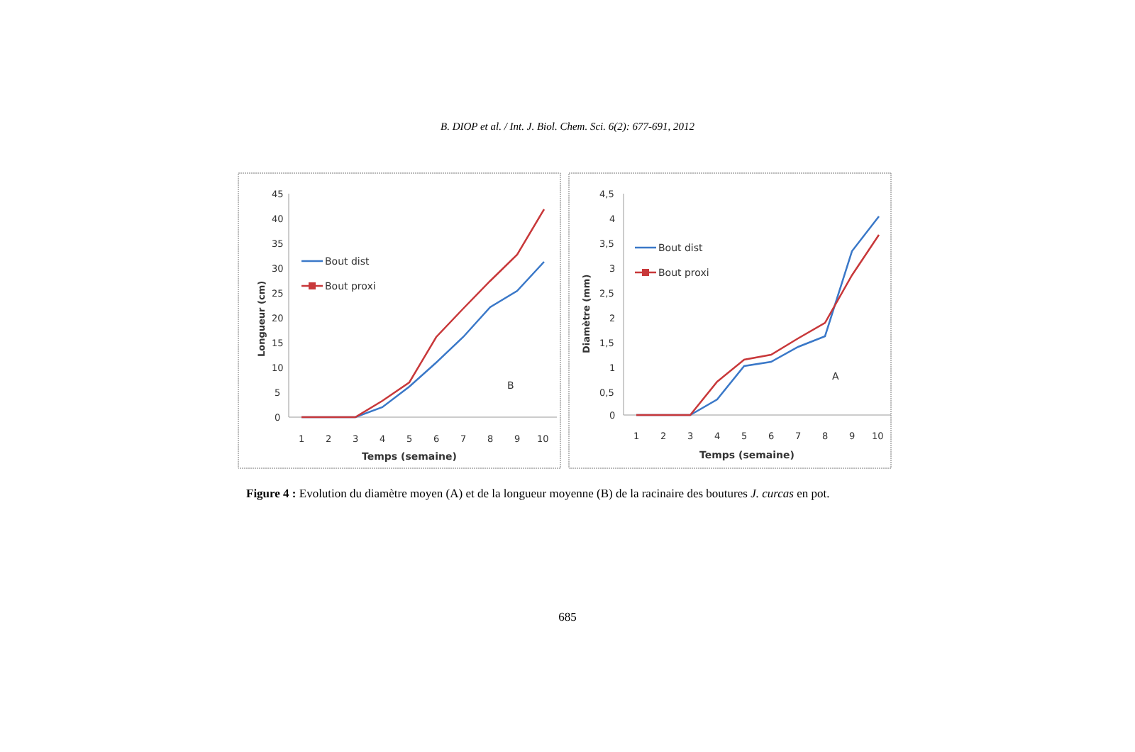B. DIOP et al. / Int. J. Biol. Chem. Sci. 6(2): 677-691, 2012
45
40
35
30
25
20
15
10
5
0
1
2
3
4
5
6
7
8
9
10
Temps (semaine)
Longueur (cm)
Bout dist
Bout proxi
B
4,5
4
3,5
3
2,5
2
1,5
1
0,5
0
1
2
3
4
5
6
7
8
9
10
Temps (semaine)
Diamètre (mm)
Bout dist
Bout proxi
A
Figure 4 : Evolution du diamètre moyen (A) et de la longueur moyenne (B) de la racinaire des boutures J. curcas en pot.
685